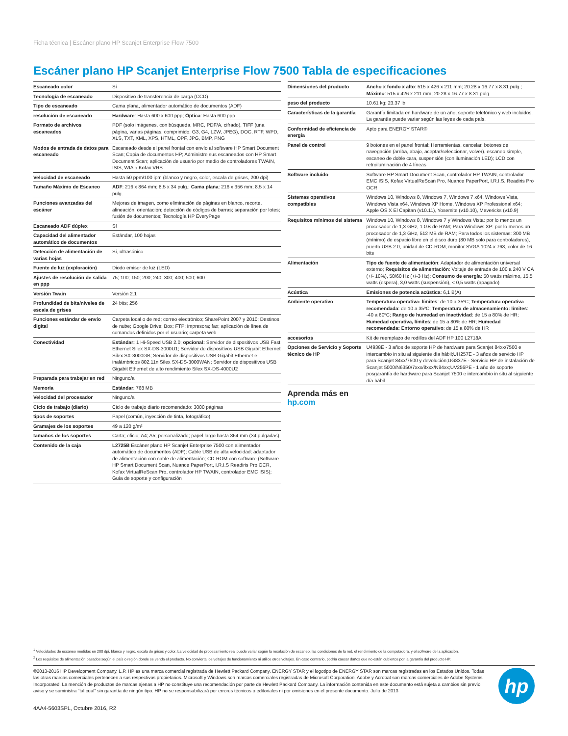Ficha técnica | Escáner plano HP Scanjet Enterprise Flow 7500
Escáner plano HP Scanjet Enterprise Flow 7500 Tabla de especificaciones
| Escaneado color | Sí |
| Tecnología de escaneado | Dispositivo de transferencia de carga (CCD) |
| Tipo de escaneado | Cama plana, alimentador automático de documentos (ADF) |
| resolución de escaneado | Hardware : Hasta 600 x 600 ppp; Óptica : Hasta 600 ppp |
| Formato de archivos escaneados | PDF (solo imágenes, con búsqueda, MRC, PDF/A, cifrado), TIFF (una página, varias páginas, comprimido: G3, G4, LZW, JPEG), DOC, RTF, WPD, XLS, TXT, XML, XPS, HTML, OPF, JPG, BMP, PNG |
| Modos de entrada de datos para escaneado | Escaneado desde el panel frontal con envío al software HP Smart Document Scan; Copia de documentos HP; Administre sus escaneados con HP Smart Document Scan; aplicación de usuario por medio de controladores TWAIN, ISIS, WIA o Kofax VRS |
| Velocidad de escaneado | Hasta 50 ppm/100 ipm (blanco y negro, color, escala de grises, 200 dpi) |
| Tamaño Máximo de Escaneo | ADF : 216 x 864 mm; 8.5 x 34 pulg.; Cama plana : 216 x 356 mm; 8.5 x 14 pulg. |
| Funciones avanzadas del escáner | Mejoras de imagen, como eliminación de páginas en blanco, recorte, alineación, orientación; detección de códigos de barras; separación por lotes; fusión de documentos; Tecnología HP EveryPage |
| Escaneado ADF dúplex | Sí |
| Capacidad del alimentador automático de documentos | Estándar, 100 hojas |
| Detección de alimentación de varias hojas | Sí, ultrasónico |
| Fuente de luz (exploración) | Diodo emisor de luz (LED) |
| Ajustes de resolución de salida en ppp | 75; 100; 150; 200; 240; 300; 400; 500; 600 |
| Versión Twain | Versión 2.1 |
| Profundidad de bits/niveles de escala de grises | 24 bits; 256 |
| Funciones estándar de envío digital | Carpeta local o de red; correo electrónico; SharePoint 2007 y 2010; Destinos de nube; Google Drive; Box; FTP; impresora; fax; aplicación de línea de comandos definidos por el usuario; carpeta web |
| Conectividad | Estándar: 1 Hi-Speed USB 2.0; opcional: Servidor de dispositivos USB Fast Ethernet Silex SX-DS-3000U1; Servidor de dispositivos USB Gigabit Ethernet Silex SX-3000GB; Servidor de dispositivos USB Gigabit Ethernet e inalámbricos 802.11n Silex SX-DS-3000WAN; Servidor de dispositivos USB Gigabit Ethernet de alto rendimiento Silex SX-DS-4000U2 |
| Preparada para trabajar en red | Ninguno/a |
| Memoria | Estándar : 768 MB |
| Velocidad del procesador | Ninguno/a |
| Ciclo de trabajo (diario) | Ciclo de trabajo diario recomendado: 3000 páginas |
| tipos de soportes | Papel (común, inyección de tinta, fotográfico) |
| Gramajes de los soportes | 49 a 120 g/m² |
| tamaños de los soportes | Carta; oficio; A4; A5; personalizado; papel largo hasta 864 mm (34 pulgadas) |
| Contenido de la caja | L2725B Escáner plano HP Scanjet Enterprise 7500 con alimentador automático de documentos (ADF); Cable USB de alta velocidad; adaptador de alimentación con cable de alimentación; CD-ROM con software (Software HP Smart Document Scan, Nuance PaperPort, I.R.I.S Readiris Pro OCR, Kofax VirtualReScan Pro, controlador HP TWAIN, controlador EMC ISIS); Guía de soporte y configuración |
| Dimensiones del producto | Ancho x fondo x alto : 515 x 426 x 211 mm; 20.28 x 16.77 x 8.31 pulg.; Máximo : 515 x 426 x 211 mm; 20.28 x 16.77 x 8.31 pulg. |
| peso del producto | 10.61 kg; 23.37 lb |
| Características de la garantía | Garantía limitada en hardware de un año, soporte telefónico y web incluidos. La garantía puede variar según las leyes de cada país. |
| Conformidad de eficiencia de energía | Apto para ENERGY STAR® |
| Panel de control | 9 botones en el panel frontal: Herramientas, cancelar, botones de navegación (arriba, abajo, aceptar/seleccionar, volver), escaneo simple, escaneo de doble cara, suspensión (con iluminación LED); LCD con retroiluminación de 4 líneas |
| Software incluido | Software HP Smart Document Scan, controlador HP TWAIN, controlador EMC ISIS, Kofax VirtualReScan Pro, Nuance PaperPort, I.R.I.S. Readiris Pro OCR |
| Sistemas operativos compatibles | Windows 10, Windows 8, Windows 7, Windows 7 x64, Windows Vista, Windows Vista x64, Windows XP Home, Windows XP Professional x64; Apple OS X El Capitan (v10.11), Yosemite (v10.10), Mavericks (v10.9) |
| Requisitos mínimos del sistema | Windows 10, Windows 8, Windows 7 y Windows Vista: por lo menos un procesador de 1,3 GHz, 1 GB de RAM; Para Windows XP: por lo menos un procesador de 1,3 GHz, 512 MB de RAM; Para todos los sistemas: 300 MB (mínimo) de espacio libre en el disco duro (80 MB solo para controladores), puerto USB 2.0, unidad de CD-ROM, monitor SVGA 1024 x 768, color de 16 bits |
| Alimentación | Tipo de fuente de alimentación : Adaptador de alimentación universal externo; Requisitos de alimentación : Voltaje de entrada de 100 a 240 V CA (+/- 10%), 50/60 Hz (+/-3 Hz); Consumo de energía : 50 watts máximo, 15,5 watts (espera), 3,0 watts (suspensión), < 0,5 watts (apagado) |
| Acústica | Emisiones de potencia acústica : 6,1 B(A) |
| Ambiente operativo | Temperatura operativa: límites : de 10 a 35ºC; Temperatura operativa recomendada : de 10 a 35ºC; Temperatura de almacenamiento: límites : -40 a 60ºC; Rango de humedad en inactividad : de 15 a 80% de HR; Humedad operativa, límites : de 15 a 80% de HR; Humedad recomendada: Entorno operativo : de 15 a 80% de HR |
| accesorios | Kit de reemplazo de rodillos del ADF HP 100 L2718A |
| Opciones de Servicio y Soporte técnico de HP | U4938E - 3 años de soporte HP de hardware para Scanjet 84xx/7500 e intercambio in situ al siguiente día hábil;UH257E - 3 años de servicio HP para Scanjet 84xx/7500 y devolución;UG837E - Servicio HP de instalación de Scanjet 5000/N6350/7xxx/8xxx/N84xx;UV256PE - 1 año de soporte posgarantía de hardware para Scanjet 7500 e intercambio in situ al siguiente día hábil |
Aprenda más en
hp.com
<sup>1</sup> Velocidades de escaneo medidas en 200 dpi, blanco y negro, escala de grises y color. La velocidad de procesamiento real puede variar según la resolución de escaneo, las condiciones de la red, el rendimiento de la computadora, y el software de la aplicación.
<sup>2</sup> Los requisitos de alimentación basados según el país o región donde se venda el producto. No convierta los voltajes de funcionamiento ni utilice otros voltajes. En caso contrario, podría causar daños que no están cubiertos por la garantía del producto HP.
©2013-2016 HP Development Company, L.P. HP es una marca comercial registrada de Hewlett Packard Company. ENERGY STAR y el logotipo de ENERGY STAR son marcas registradas en los Estados Unidos. Todas las otras marcas comerciales pertenecen a sus respectivos propietarios. Microsoft y Windows son marcas comerciales registradas de Microsoft Corporation. Adobe y Acrobat son marcas comerciales de Adobe Systems Incorporated. La mención de productos de marcas ajenas a HP no constituye una recomendación por parte de Hewlett Packard Company. La información contenida en este documento está sujeta a cambios sin previo aviso y se suministra "tal cual" sin garantía de ningún tipo. HP no se responsabilizará por errores técnicos o editoriales ni por omisiones en el presente documento. Julio de 2013
4AA4-5603SPL, Octubre 2016, R2
hp